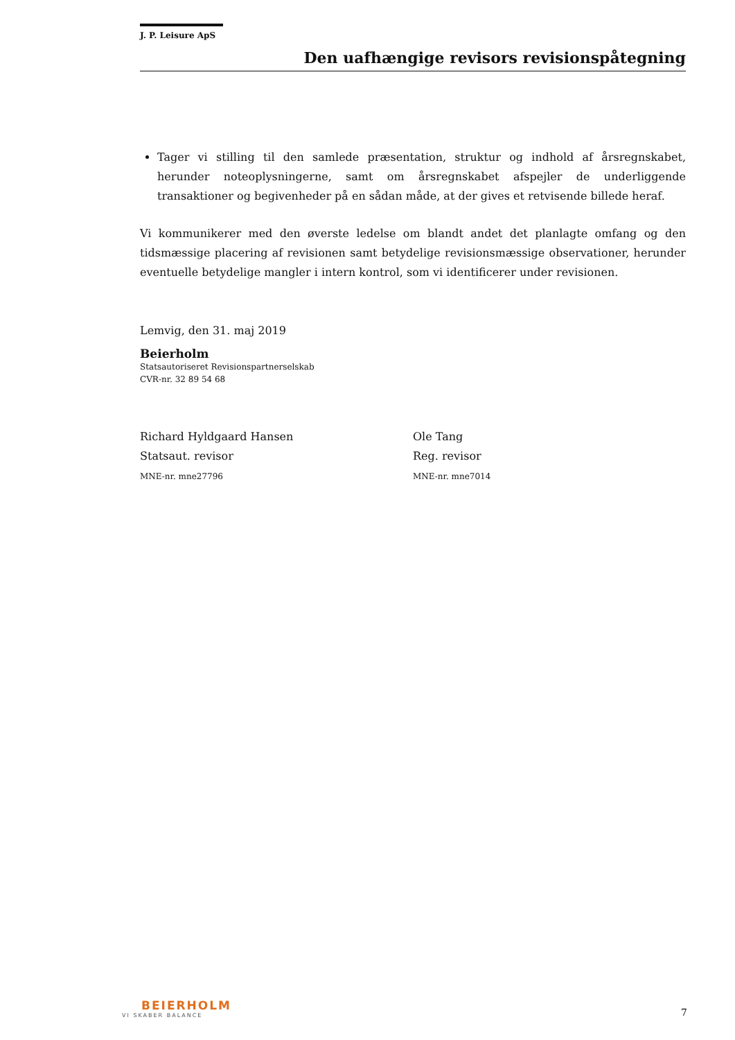J. P. Leisure ApS
Den uafhængige revisors revisionspåtegning
Tager vi stilling til den samlede præsentation, struktur og indhold af årsregnskabet, herunder noteoplysningerne, samt om årsregnskabet afspejler de underliggende transaktioner og begivenheder på en sådan måde, at der gives et retvisende billede heraf.
Vi kommunikerer med den øverste ledelse om blandt andet det planlagte omfang og den tidsmæssige placering af revisionen samt betydelige revisionsmæssige observationer, herunder eventuelle betydelige mangler i intern kontrol, som vi identificerer under revisionen.
Lemvig, den 31. maj 2019
Beierholm
Statsautoriseret Revisionspartnerselskab
CVR-nr. 32 89 54 68
Richard Hyldgaard Hansen
Statsaut. revisor
MNE-nr. mne27796
Ole Tang
Reg. revisor
MNE-nr. mne7014
BEIERHOLM
VI SKABER BALANCE
7